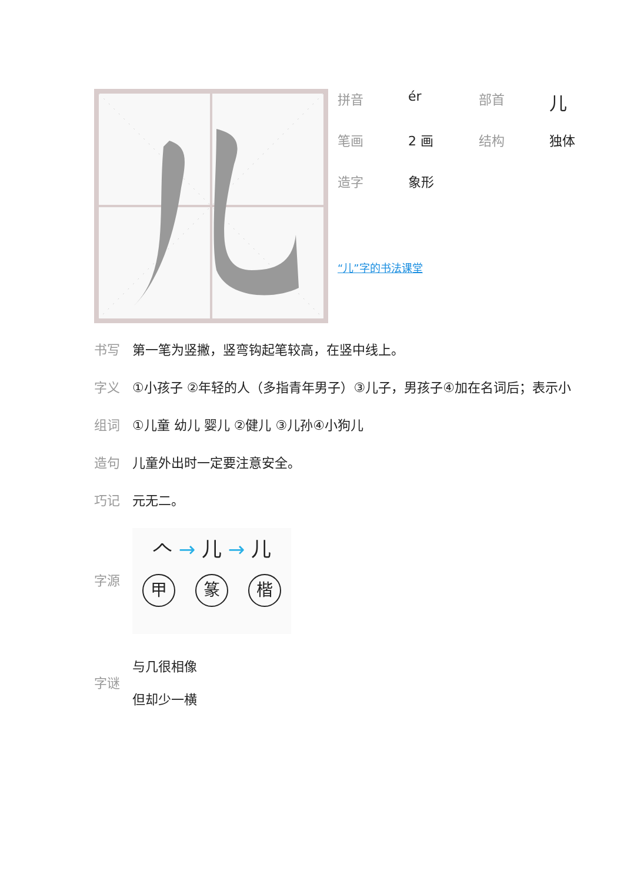| 拼音 | ér | 部首 | 儿 |
| 笔画 | 2 画 | 结构 | 独体 |
| 造字 | 象形 | | |
“儿”字的书法课堂
书写 第一笔为竖撇，竖弯钩起笔较高，在竖中线上。
字义 ①小孩子 ②年轻的人（多指青年男子）③儿子，男孩子④加在名词后；表示小
组词 ①儿童 幼儿 婴儿 ②健儿 ③儿孙④小狗儿
造句 儿童外出时一定要注意安全。
巧记 元无二。
字源
𠆢 → 儿 → 儿
甲 篆 楷
字谜
与几很相像
但却少一横